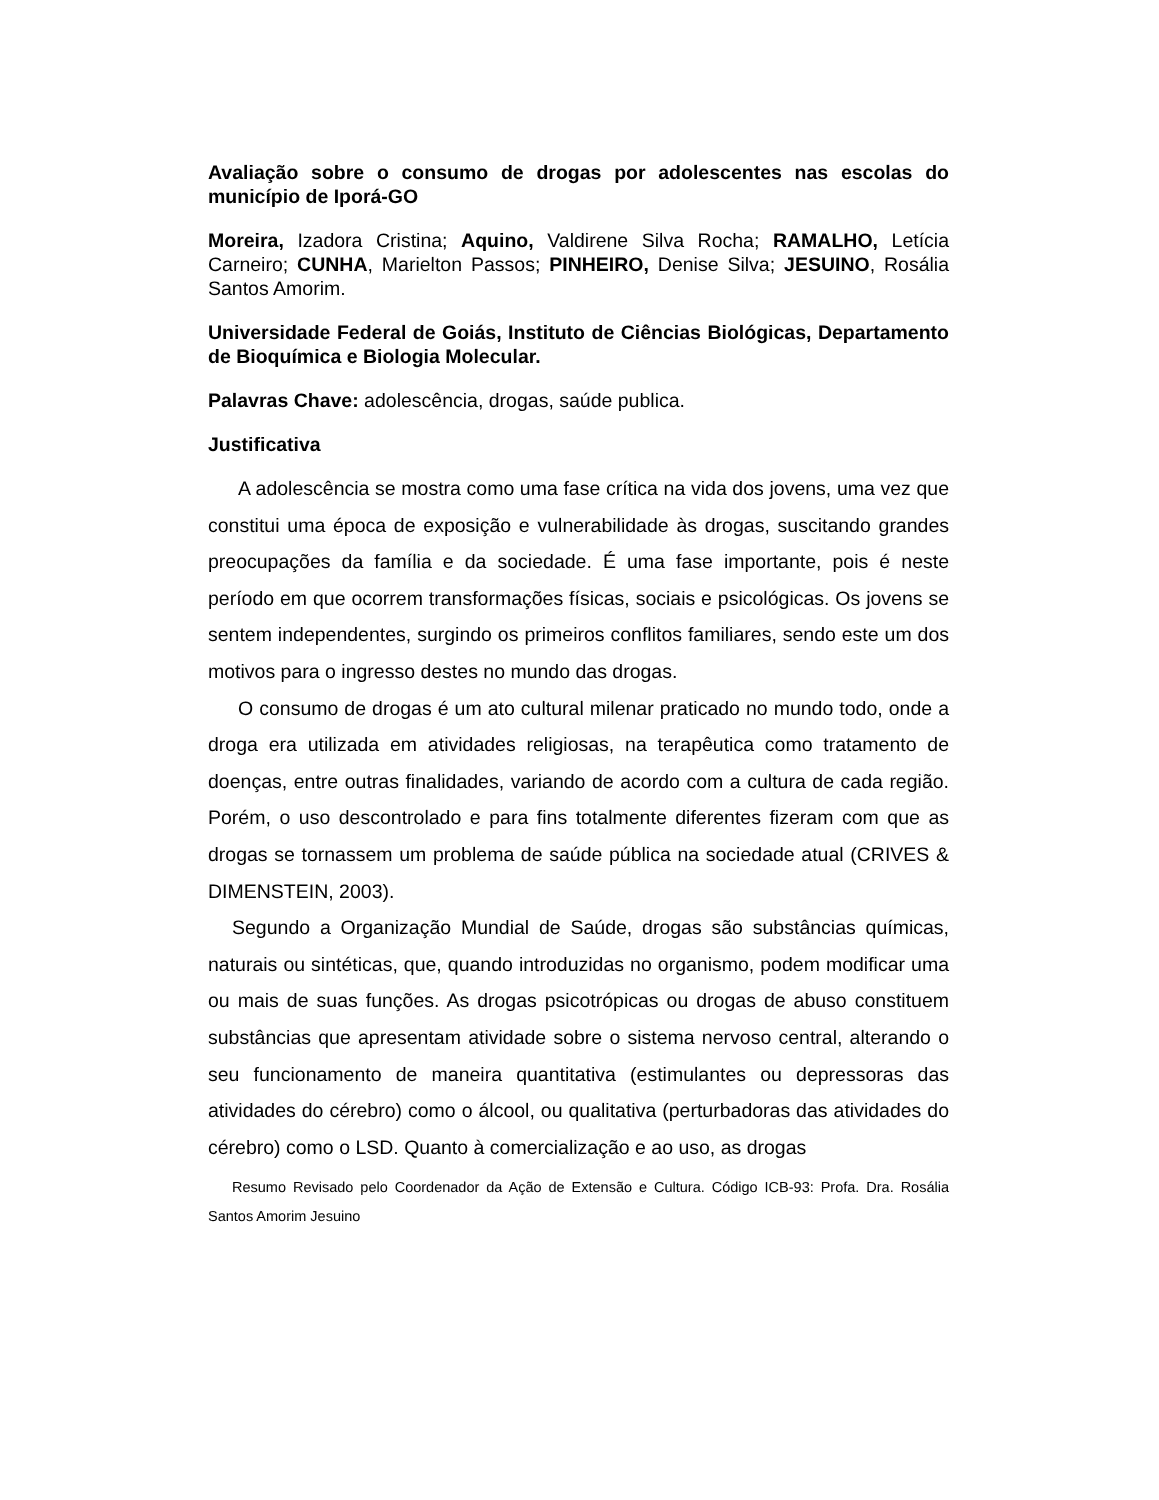Avaliação sobre o consumo de drogas por adolescentes nas escolas do município de Iporá-GO
Moreira, Izadora Cristina; Aquino, Valdirene Silva Rocha; RAMALHO, Letícia Carneiro; CUNHA, Marielton Passos; PINHEIRO, Denise Silva; JESUINO, Rosália Santos Amorim.
Universidade Federal de Goiás, Instituto de Ciências Biológicas, Departamento de Bioquímica e Biologia Molecular.
Palavras Chave: adolescência, drogas, saúde publica.
Justificativa
A adolescência se mostra como uma fase crítica na vida dos jovens, uma vez que constitui uma época de exposição e vulnerabilidade às drogas, suscitando grandes preocupações da família e da sociedade. É uma fase importante, pois é neste período em que ocorrem transformações físicas, sociais e psicológicas. Os jovens se sentem independentes, surgindo os primeiros conflitos familiares, sendo este um dos motivos para o ingresso destes no mundo das drogas.
O consumo de drogas é um ato cultural milenar praticado no mundo todo, onde a droga era utilizada em atividades religiosas, na terapêutica como tratamento de doenças, entre outras finalidades, variando de acordo com a cultura de cada região. Porém, o uso descontrolado e para fins totalmente diferentes fizeram com que as drogas se tornassem um problema de saúde pública na sociedade atual (CRIVES & DIMENSTEIN, 2003).
Segundo a Organização Mundial de Saúde, drogas são substâncias químicas, naturais ou sintéticas, que, quando introduzidas no organismo, podem modificar uma ou mais de suas funções. As drogas psicotrópicas ou drogas de abuso constituem substâncias que apresentam atividade sobre o sistema nervoso central, alterando o seu funcionamento de maneira quantitativa (estimulantes ou depressoras das atividades do cérebro) como o álcool, ou qualitativa (perturbadoras das atividades do cérebro) como o LSD. Quanto à comercialização e ao uso, as drogas
Resumo Revisado pelo Coordenador da Ação de Extensão e Cultura. Código ICB-93: Profa. Dra. Rosália Santos Amorim Jesuino